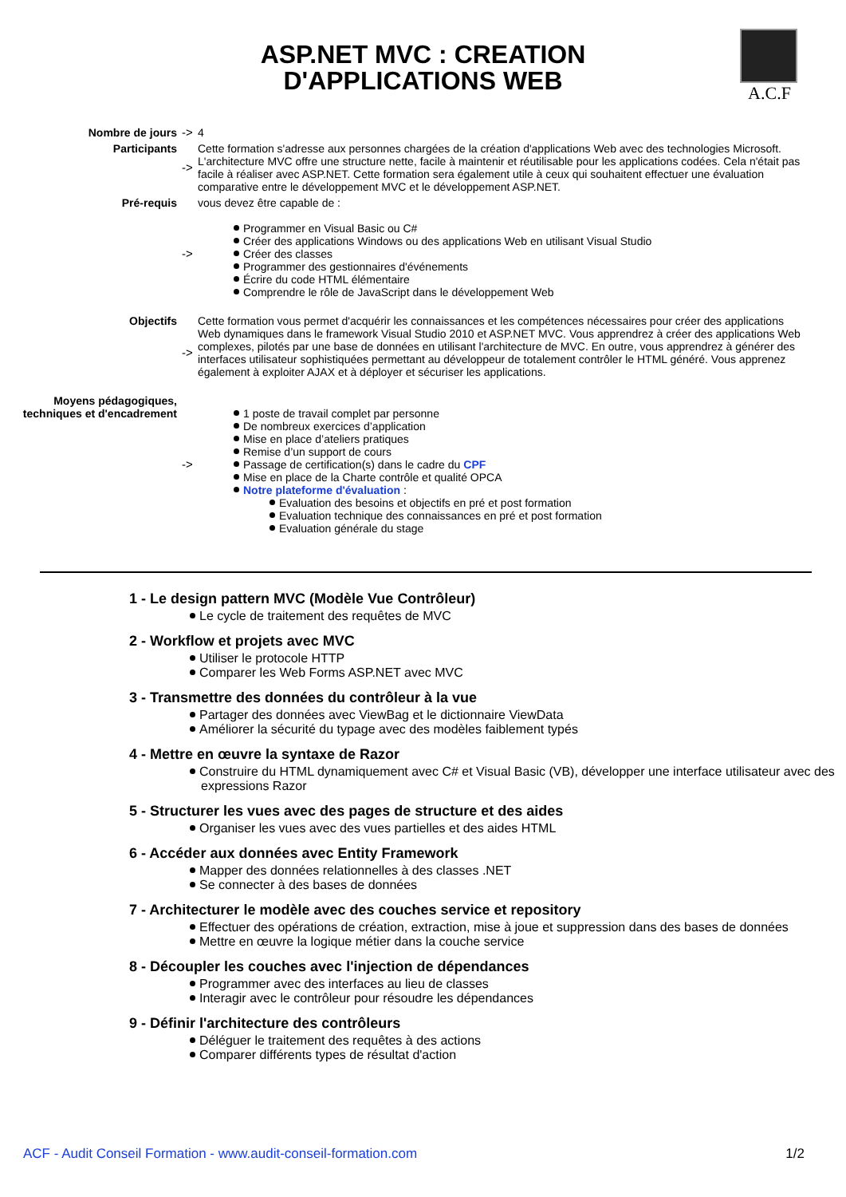ASP.NET MVC : CREATION
D'APPLICATIONS WEB
A.C.F
| Nombre de jours | -> | 4 |
| Participants | -> | Cette formation s'adresse aux personnes chargées de la création d'applications Web avec des technologies Microsoft. L'architecture MVC offre une structure nette, facile à maintenir et réutilisable pour les applications codées. Cela n'était pas facile à réaliser avec ASP.NET. Cette formation sera également utile à ceux qui souhaitent effectuer une évaluation comparative entre le développement MVC et le développement ASP.NET. |
| Pré-requis | -> | vous devez être capable de : Programmer en Visual Basic ou C# Créer des applications Windows ou des applications Web en utilisant Visual Studio Créer des classes Programmer des gestionnaires d'événements Écrire du code HTML élémentaire Comprendre le rôle de JavaScript dans le développement Web |
| Objectifs | -> | Cette formation vous permet d'acquérir les connaissances et les compétences nécessaires pour créer des applications Web dynamiques dans le framework Visual Studio 2010 et ASP.NET MVC. Vous apprendrez à créer des applications Web complexes, pilotés par une base de données en utilisant l'architecture de MVC. En outre, vous apprendrez à générer des interfaces utilisateur sophistiquées permettant au développeur de totalement contrôler le HTML généré. Vous apprenez également à exploiter AJAX et à déployer et sécuriser les applications. |
| Moyens pédagogiques, techniques et d'encadrement | -> | 1 poste de travail complet par personne De nombreux exercices d’application Mise en place d’ateliers pratiques Remise d’un support de cours Passage de certification(s) dans le cadre du CPF Mise en place de la Charte contrôle et qualité OPCA Notre plateforme d'évaluation : Evaluation des besoins et objectifs en pré et post formation Evaluation technique des connaissances en pré et post formation Evaluation générale du stage |
1 - Le design pattern MVC (Modèle Vue Contrôleur)
Le cycle de traitement des requêtes de MVC
2 - Workflow et projets avec MVC
Utiliser le protocole HTTP
Comparer les Web Forms ASP.NET avec MVC
3 - Transmettre des données du contrôleur à la vue
Partager des données avec ViewBag et le dictionnaire ViewData
Améliorer la sécurité du typage avec des modèles faiblement typés
4 - Mettre en œuvre la syntaxe de Razor
Construire du HTML dynamiquement avec C# et Visual Basic (VB), développer une interface utilisateur avec des expressions Razor
5 - Structurer les vues avec des pages de structure et des aides
Organiser les vues avec des vues partielles et des aides HTML
6 - Accéder aux données avec Entity Framework
Mapper des données relationnelles à des classes .NET
Se connecter à des bases de données
7 - Architecturer le modèle avec des couches service et repository
Effectuer des opérations de création, extraction, mise à joue et suppression dans des bases de données
Mettre en œuvre la logique métier dans la couche service
8 - Découpler les couches avec l'injection de dépendances
Programmer avec des interfaces au lieu de classes
Interagir avec le contrôleur pour résoudre les dépendances
9 - Définir l'architecture des contrôleurs
Déléguer le traitement des requêtes à des actions
Comparer différents types de résultat d'action
ACF - Audit Conseil Formation - www.audit-conseil-formation.com 1/2